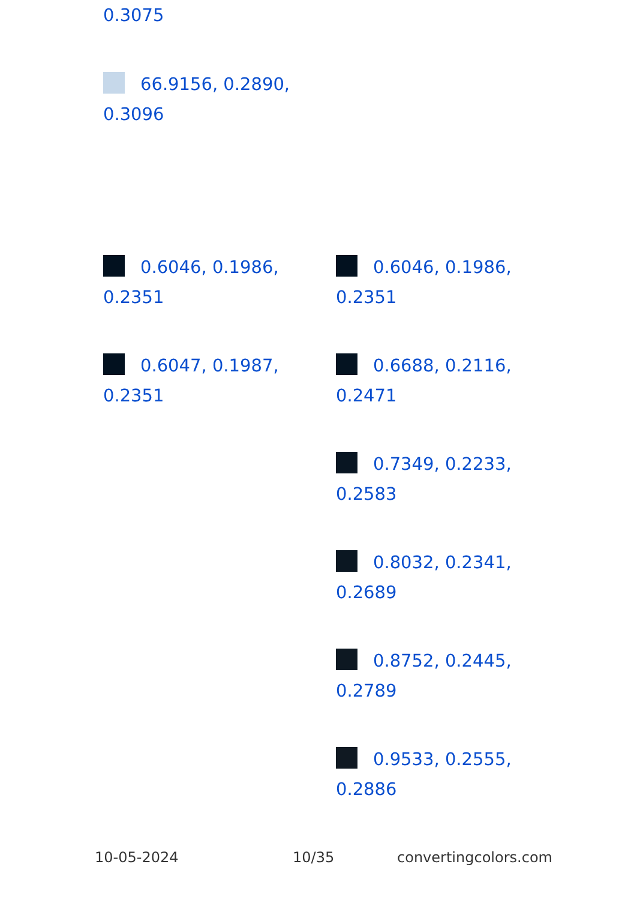0.3075
66.9156, 0.2890, 0.3096
0.6046, 0.1986, 0.2351
0.6046, 0.1986, 0.2351
0.6047, 0.1987, 0.2351
0.6688, 0.2116, 0.2471
0.7349, 0.2233, 0.2583
0.8032, 0.2341, 0.2689
0.8752, 0.2445, 0.2789
0.9533, 0.2555, 0.2886
10-05-2024 10/35 convertingcolors.com